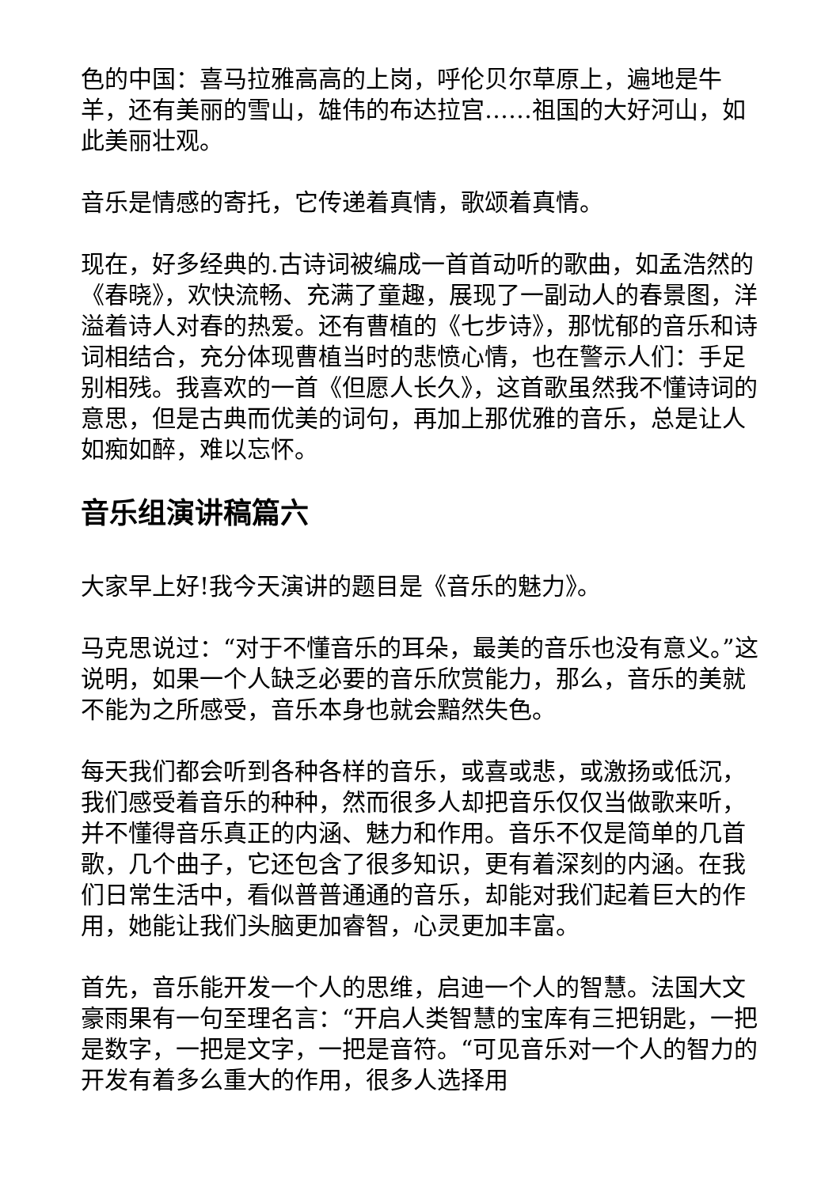色的中国：喜马拉雅高高的上岗，呼伦贝尔草原上，遍地是牛羊，还有美丽的雪山，雄伟的布达拉宫……祖国的大好河山，如此美丽壮观。
音乐是情感的寄托，它传递着真情，歌颂着真情。
现在，好多经典的.古诗词被编成一首首动听的歌曲，如孟浩然的《春晓》，欢快流畅、充满了童趣，展现了一副动人的春景图，洋溢着诗人对春的热爱。还有曹植的《七步诗》，那忧郁的音乐和诗词相结合，充分体现曹植当时的悲愤心情，也在警示人们：手足别相残。我喜欢的一首《但愿人长久》，这首歌虽然我不懂诗词的意思，但是古典而优美的词句，再加上那优雅的音乐，总是让人如痴如醉，难以忘怀。
音乐组演讲稿篇六
大家早上好!我今天演讲的题目是《音乐的魅力》。
马克思说过：“对于不懂音乐的耳朵，最美的音乐也没有意义。”这说明，如果一个人缺乏必要的音乐欣赏能力，那么，音乐的美就不能为之所感受，音乐本身也就会黯然失色。
每天我们都会听到各种各样的音乐，或喜或悲，或激扬或低沉，我们感受着音乐的种种，然而很多人却把音乐仅仅当做歌来听，并不懂得音乐真正的内涵、魅力和作用。音乐不仅是简单的几首歌，几个曲子，它还包含了很多知识，更有着深刻的内涵。在我们日常生活中，看似普普通通的音乐，却能对我们起着巨大的作用，她能让我们头脑更加睿智，心灵更加丰富。
首先，音乐能开发一个人的思维，启迪一个人的智慧。法国大文豪雨果有一句至理名言：“开启人类智慧的宝库有三把钥匙，一把是数字，一把是文字，一把是音符。“可见音乐对一个人的智力的开发有着多么重大的作用，很多人选择用